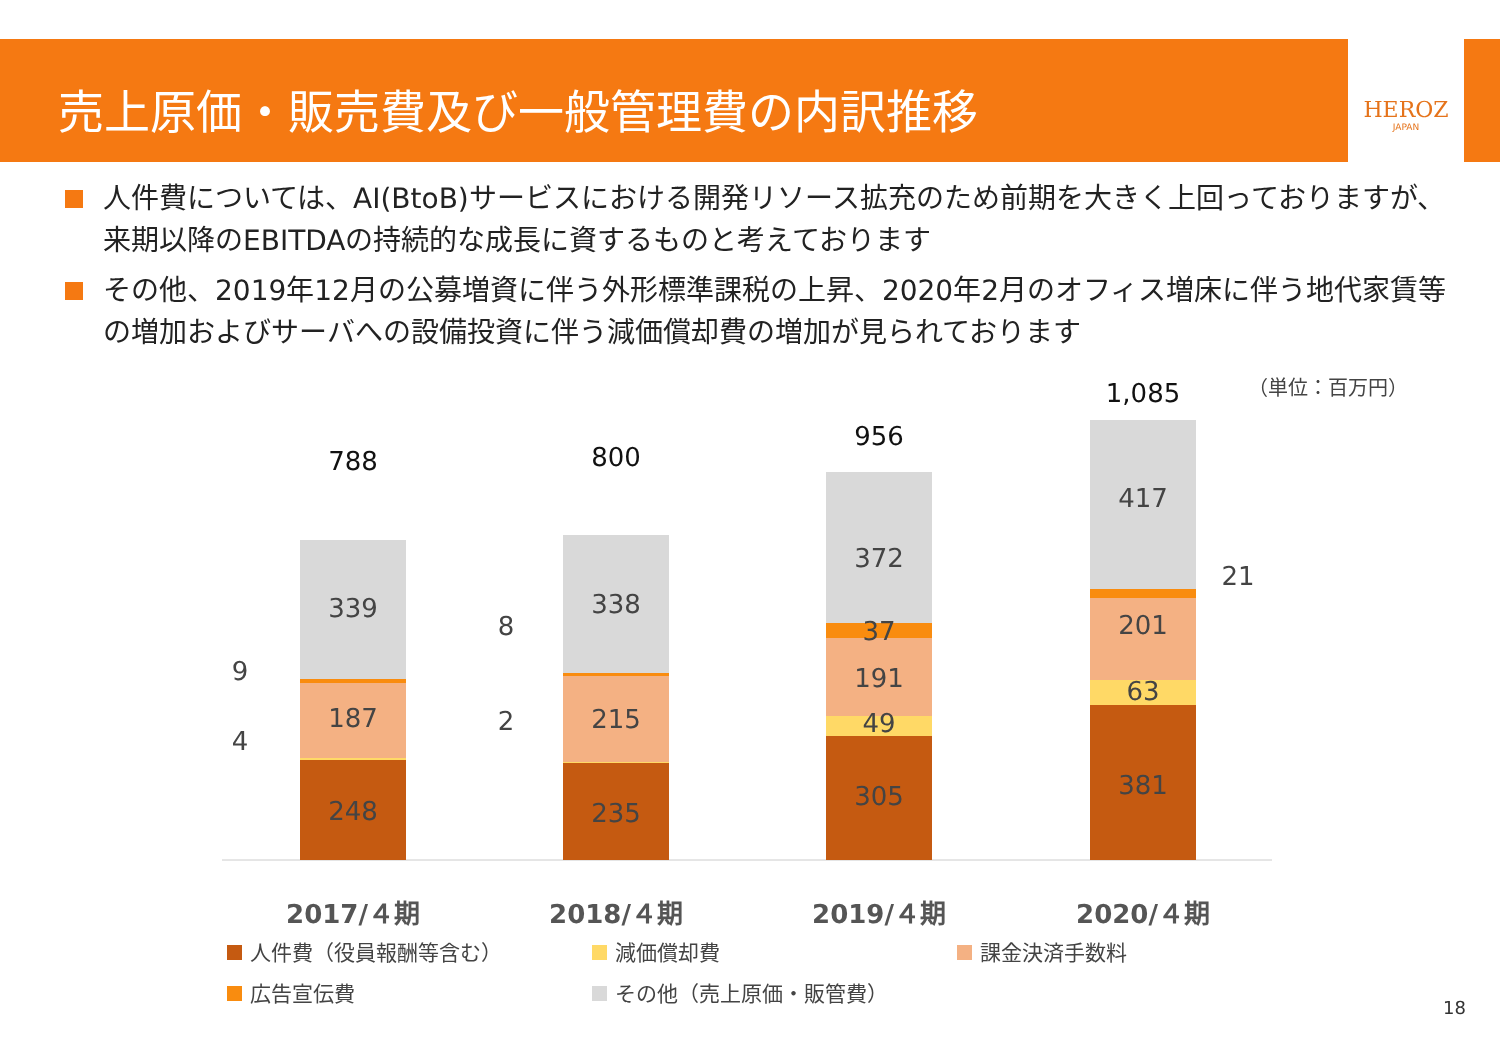売上原価・販売費及び一般管理費の内訳推移
HEROZ
JAPAN
人件費については、AI(BtoB)サービスにおける開発リソース拡充のため前期を大きく上回っておりますが、来期以降のEBITDAの持続的な成長に資するものと考えております
その他、2019年12月の公募増資に伴う外形標準課税の上昇、2020年2月のオフィス増床に伴う地代家賃等の増加およびサーバへの設備投資に伴う減価償却費の増加が見られております
（単位：百万円）
248
187
339
788
9
4
235
215
338
800
8
2
305
49
191
37
372
956
381
63
201
417
1,085
21
2017/４期
2018/４期
2019/４期
2020/４期
人件費（役員報酬等含む）
減価償却費
課金決済手数料
広告宣伝費
その他（売上原価・販管費）
18